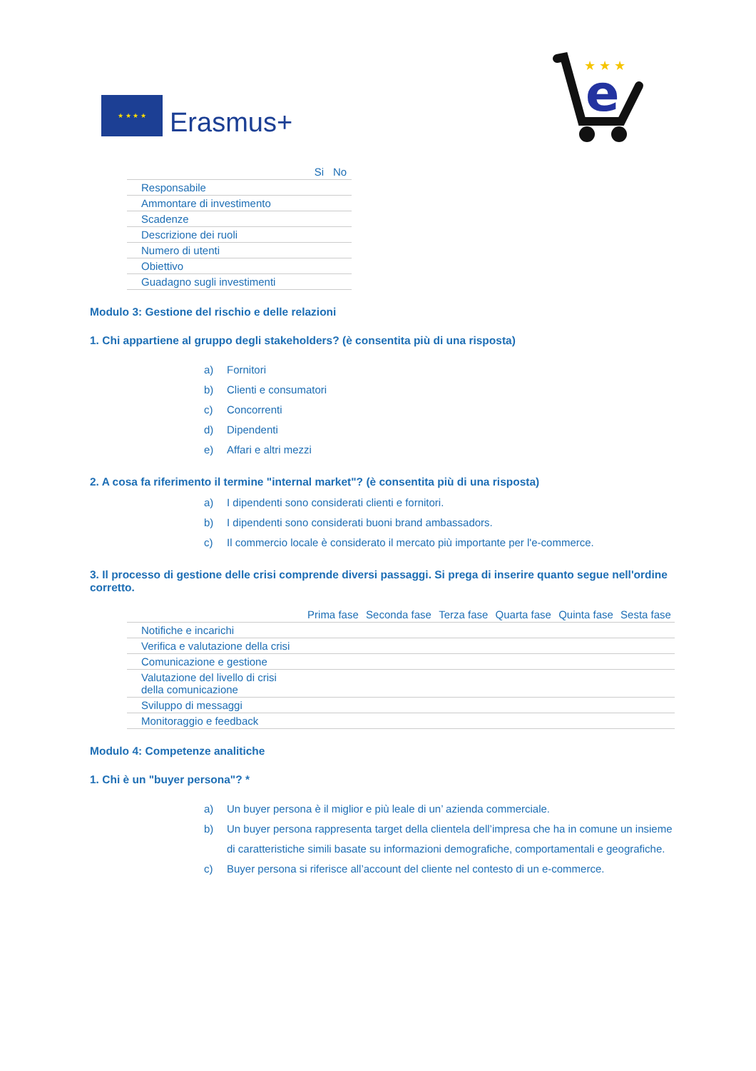★ ★ ★ ★
Erasmus+
e
★ ★ ★
| | Si | No |
| --- | --- | --- |
| Responsabile | | |
| Ammontare di investimento | | |
| Scadenze | | |
| Descrizione dei ruoli | | |
| Numero di utenti | | |
| Obiettivo | | |
| Guadagno sugli investimenti | | |
Modulo 3: Gestione del rischio e delle relazioni
1. Chi appartiene al gruppo degli stakeholders? (è consentita più di una risposta)
a) Fornitori
b) Clienti e consumatori
c) Concorrenti
d) Dipendenti
e) Affari e altri mezzi
2. A cosa fa riferimento il termine "internal market"? (è consentita più di una risposta)
a) I dipendenti sono considerati clienti e fornitori.
b) I dipendenti sono considerati buoni brand ambassadors.
c) Il commercio locale è considerato il mercato più importante per l'e-commerce.
3. Il processo di gestione delle crisi comprende diversi passaggi. Si prega di inserire quanto segue nell'ordine corretto.
| | Prima fase | Seconda fase | Terza fase | Quarta fase | Quinta fase | Sesta fase |
| --- | --- | --- | --- | --- | --- | --- |
| Notifiche e incarichi | | | | | | |
| Verifica e valutazione della crisi | | | | | | |
| Comunicazione e gestione | | | | | | |
| Valutazione del livello di crisi della comunicazione | | | | | | |
| Sviluppo di messaggi | | | | | | |
| Monitoraggio e feedback | | | | | | |
Modulo 4: Competenze analitiche
1. Chi è un "buyer persona"? *
a) Un buyer persona è il miglior e più leale di un’ azienda commerciale.
b) Un buyer persona rappresenta target della clientela dell’impresa che ha in comune un insieme di caratteristiche simili basate su informazioni demografiche, comportamentali e geografiche.
c) Buyer persona si riferisce all’account del cliente nel contesto di un e-commerce.